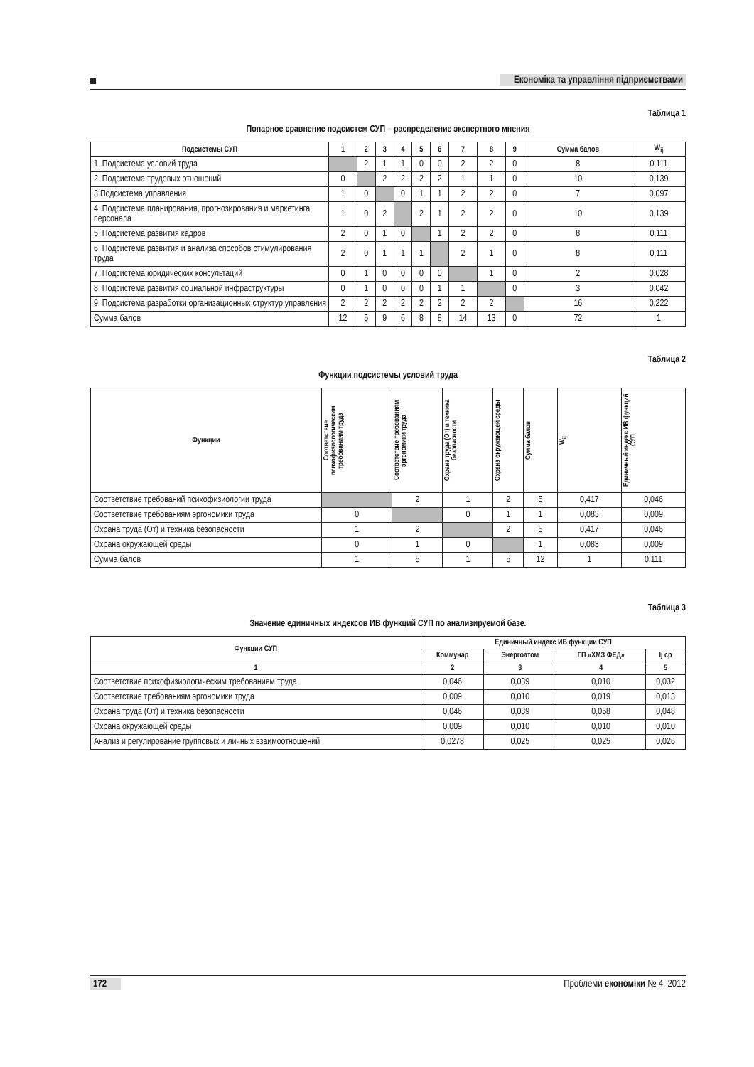Економіка та управління підприємствами
Таблица 1
Попарное сравнение подсистем СУП – распределение экспертного мнения
| Подсистемы СУП | 1 | 2 | 3 | 4 | 5 | 6 | 7 | 8 | 9 | Сумма балов | W<sub>ij</sub> |
| --- | --- | --- | --- | --- | --- | --- | --- | --- | --- | --- | --- |
| 1. Подсистема условий труда | | 2 | 1 | 1 | 0 | 0 | 2 | 2 | 0 | 8 | 0,111 |
| 2. Подсистема трудовых отношений | 0 | | 2 | 2 | 2 | 2 | 1 | 1 | 0 | 10 | 0,139 |
| 3 Подсистема управления | 1 | 0 | | 0 | 1 | 1 | 2 | 2 | 0 | 7 | 0,097 |
| 4. Подсистема планирования, прогнозирования и маркетинга персонала | 1 | 0 | 2 | | 2 | 1 | 2 | 2 | 0 | 10 | 0,139 |
| 5. Подсистема развития кадров | 2 | 0 | 1 | 0 | | 1 | 2 | 2 | 0 | 8 | 0,111 |
| 6. Подсистема развития и анализа способов стимулирования труда | 2 | 0 | 1 | 1 | 1 | | 2 | 1 | 0 | 8 | 0,111 |
| 7. Подсистема юридических консультаций | 0 | 1 | 0 | 0 | 0 | 0 | | 1 | 0 | 2 | 0,028 |
| 8. Подсистема развития социальной инфраструктуры | 0 | 1 | 0 | 0 | 0 | 1 | 1 | | 0 | 3 | 0,042 |
| 9. Подсистема разработки организационных структур управления | 2 | 2 | 2 | 2 | 2 | 2 | 2 | 2 | | 16 | 0,222 |
| Сумма балов | 12 | 5 | 9 | 6 | 8 | 8 | 14 | 13 | 0 | 72 | 1 |
Таблица 2
Функции подсистемы условий труда
| Функции | Соответствие психофизиологическим требованиям труда | Соответствие требованиям эргономики труда | Охрана труда (От) и техника безопасности | Охрана окружающей среды | Сумма балов | W<sub>ij</sub> | Единичный индекс ИВ функций СУП |
| --- | --- | --- | --- | --- | --- | --- | --- |
| Соответствие требований психофизиологии труда | | 2 | 1 | 2 | 5 | 0,417 | 0,046 |
| Соответствие требованиям эргономики труда | 0 | | 0 | 1 | 1 | 0,083 | 0,009 |
| Охрана труда (От) и техника безопасности | 1 | 2 | | 2 | 5 | 0,417 | 0,046 |
| Охрана окружающей среды | 0 | 1 | 0 | | 1 | 0,083 | 0,009 |
| Сумма балов | 1 | 5 | 1 | 5 | 12 | 1 | 0,111 |
Таблица 3
Значение единичных индексов ИВ функций СУП по анализируемой базе.
| Функции СУП | Единичный индекс ИВ функции СУП | | | |
| --- | --- | --- | --- | --- |
| | Коммунар | Энергоатом | ГП «ХМЗ ФЕД» | Ij ср |
| 1 | 2 | 3 | 4 | 5 |
| Соответствие психофизиологическим требованиям труда | 0,046 | 0,039 | 0,010 | 0,032 |
| Соответствие требованиям эргономики труда | 0,009 | 0,010 | 0,019 | 0,013 |
| Охрана труда (От) и техника безопасности | 0,046 | 0,039 | 0,058 | 0,048 |
| Охрана окружающей среды | 0,009 | 0,010 | 0,010 | 0,010 |
| Анализ и регулирование групповых и личных взаимоотношений | 0,0278 | 0,025 | 0,025 | 0,026 |
172 Проблеми економіки № 4, 2012